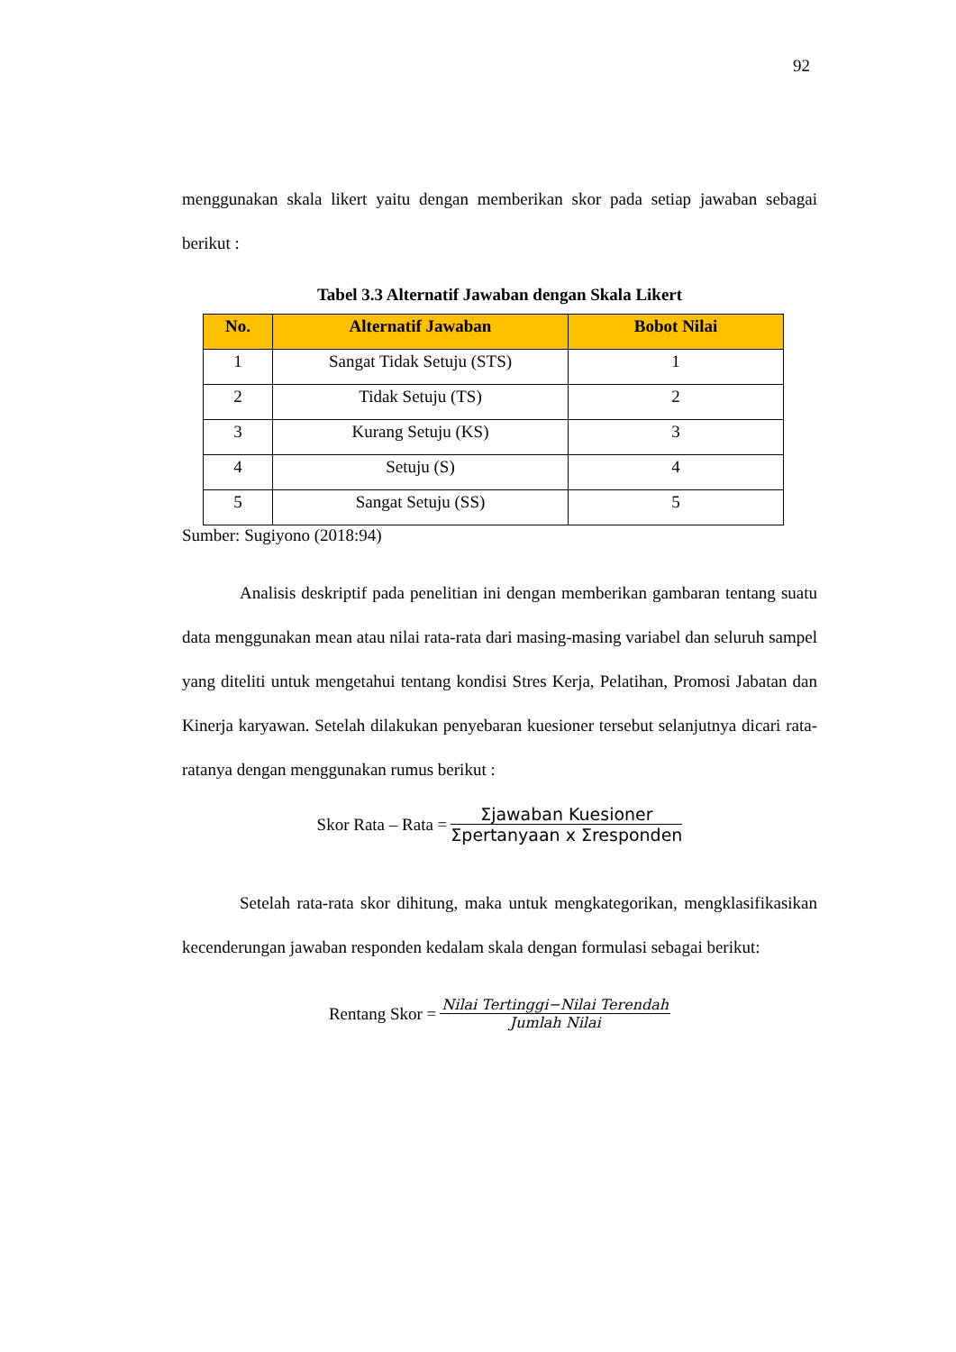92
menggunakan skala likert yaitu dengan memberikan skor pada setiap jawaban sebagai berikut :
Tabel 3.3 Alternatif Jawaban dengan Skala Likert
| No. | Alternatif Jawaban | Bobot Nilai |
| --- | --- | --- |
| 1 | Sangat Tidak Setuju (STS) | 1 |
| 2 | Tidak Setuju (TS) | 2 |
| 3 | Kurang Setuju (KS) | 3 |
| 4 | Setuju (S) | 4 |
| 5 | Sangat Setuju (SS) | 5 |
Sumber: Sugiyono (2018:94)
Analisis deskriptif pada penelitian ini dengan memberikan gambaran tentang suatu data menggunakan mean atau nilai rata-rata dari masing-masing variabel dan seluruh sampel yang diteliti untuk mengetahui tentang kondisi Stres Kerja, Pelatihan, Promosi Jabatan dan Kinerja karyawan. Setelah dilakukan penyebaran kuesioner tersebut selanjutnya dicari rata-ratanya dengan menggunakan rumus berikut :
Skor Rata – Rata =
Σjawaban Kuesioner
Σpertanyaan x Σresponden
Setelah rata-rata skor dihitung, maka untuk mengkategorikan, mengklasifikasikan kecenderungan jawaban responden kedalam skala dengan formulasi sebagai berikut:
Rentang Skor =
Nilai Tertinggi−Nilai Terendah
Jumlah Nilai